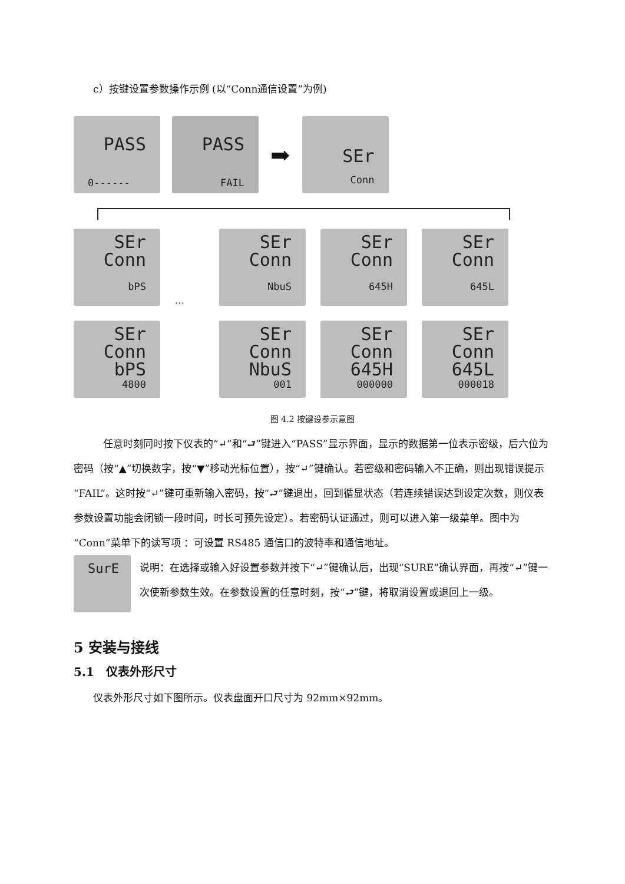c）按键设置参数操作示例 (以“Conn通信设置”为例)
PASS
0------
PASS
FAIL
➡
SEr
Conn
SEr
Conn
bPS
…
SEr
Conn
NbuS
SEr
Conn
645H
SEr
Conn
645L
SEr
Conn
bPS
4800
SEr
Conn
NbuS
001
SEr
Conn
645H
000000
SEr
Conn
645L
000018
图 4.2 按键设参示意图
任意时刻同时按下仪表的“↵”和“⮐”键进入“PASS”显示界面，显示的数据第一位表示密级，后六位为密码（按“▲”切换数字，按“▼”移动光标位置），按“↵”键确认。若密级和密码输入不正确，则出现错误提示“FAIL”。这时按“↵”键可重新输入密码，按“⮐”键退出，回到循显状态（若连续错误达到设定次数，则仪表参数设置功能会闭锁一段时间，时长可预先设定）。若密码认证通过，则可以进入第一级菜单。图中为“Conn”菜单下的读写项 ：可设置 RS485 通信口的波特率和通信地址。
SurE
说明：在选择或输入好设置参数并按下“↵”键确认后，出现“SURE”确认界面，再按“↵”键一次使新参数生效。在参数设置的任意时刻，按“⮐”键，将取消设置或退回上一级。
5 安装与接线
5.1　仪表外形尺寸
仪表外形尺寸如下图所示。仪表盘面开口尺寸为 92mm×92mm。